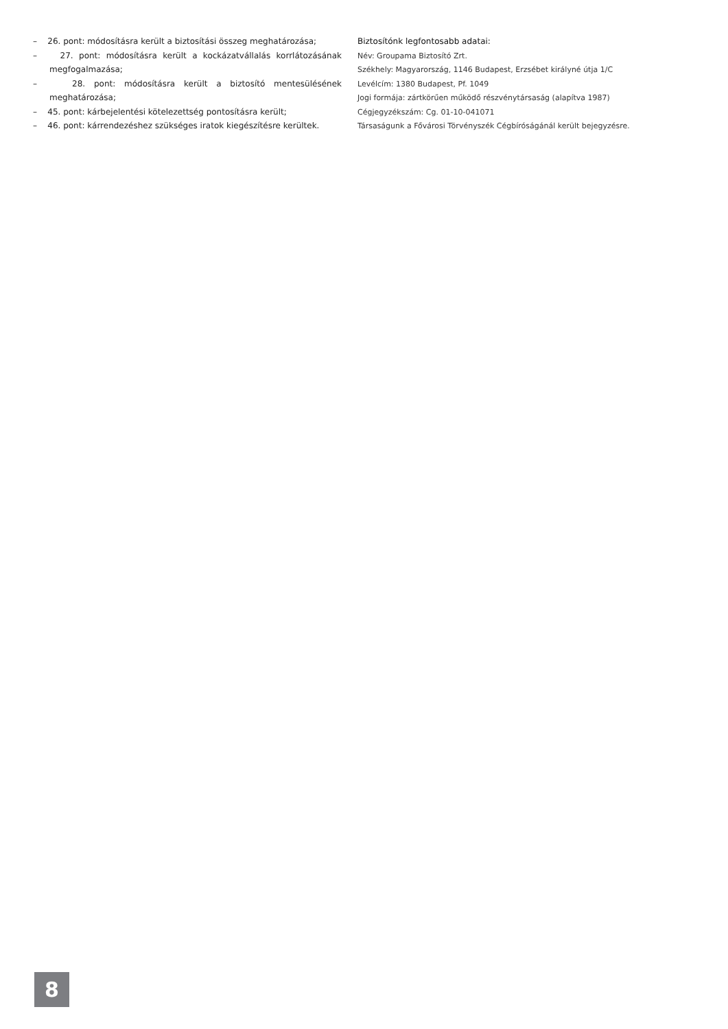– 26. pont: módosításra került a biztosítási összeg meghatározása;
– 27. pont: módosításra került a kockázatvállalás korrlátozásának megfogalmazása;
– 28. pont: módosításra került a biztosító mentesülésének meghatározása;
– 45. pont: kárbejelentési kötelezettség pontosításra került;
– 46. pont: kárrendezéshez szükséges iratok kiegészítésre kerültek.
Biztosítónk legfontosabb adatai:
Név: Groupama Biztosító Zrt.
Székhely: Magyarország, 1146 Budapest, Erzsébet királyné útja 1/C
Levélcím: 1380 Budapest, Pf. 1049
Jogi formája: zártkörűen működő részvénytársaság (alapítva 1987)
Cégjegyzékszám: Cg. 01-10-041071
Társaságunk a Fővárosi Törvényszék Cégbíróságánál került bejegyzésre.
8